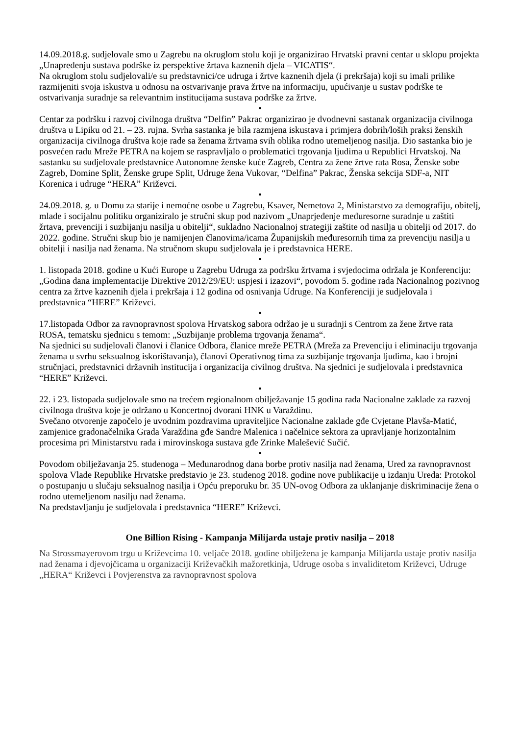14.09.2018.g. sudjelovale smo u Zagrebu na okruglom stolu koji je organizirao Hrvatski pravni centar u sklopu projekta „Unapređenju sustava podrške iz perspektive žrtava kaznenih djela – VICATIS“.
Na okruglom stolu sudjelovali/e su predstavnici/ce udruga i žrtve kaznenih djela (i prekršaja) koji su imali prilike razmijeniti svoja iskustva u odnosu na ostvarivanje prava žrtve na informaciju, upućivanje u sustav podrške te ostvarivanja suradnje sa relevantnim institucijama sustava podrške za žrtve.
•
Centar za podršku i razvoj civilnoga društva “Delfin” Pakrac organizirao je dvodnevni sastanak organizacija civilnoga društva u Lipiku od 21. – 23. rujna. Svrha sastanka je bila razmjena iskustava i primjera dobrih/loših praksi ženskih organizacija civilnoga društva koje rade sa ženama žrtvama svih oblika rodno utemeljenog nasilja. Dio sastanka bio je posvećen radu Mreže PETRA na kojem se raspravljalo o problematici trgovanja ljudima u Republici Hrvatskoj. Na sastanku su sudjelovale predstavnice Autonomne ženske kuće Zagreb, Centra za žene žrtve rata Rosa, Ženske sobe Zagreb, Domine Split, Ženske grupe Split, Udruge žena Vukovar, “Delfina” Pakrac, Ženska sekcija SDF-a, NIT Korenica i udruge “HERA” Križevci.
•
24.09.2018. g. u Domu za starije i nemoćne osobe u Zagrebu, Ksaver, Nemetova 2, Ministarstvo za demografiju, obitelj, mlade i socijalnu politiku organiziralo je stručni skup pod nazivom „Unaprjeđenje međuresorne suradnje u zaštiti žrtava, prevenciji i suzbijanju nasilja u obitelji“, sukladno Nacionalnoj strategiji zaštite od nasilja u obitelji od 2017. do 2022. godine. Stručni skup bio je namijenjen članovima/icama Županijskih međuresornih tima za prevenciju nasilja u obitelji i nasilja nad ženama. Na stručnom skupu sudjelovala je i predstavnica HERE.
•
1. listopada 2018. godine u Kući Europe u Zagrebu Udruga za podršku žrtvama i svjedocima održala je Konferenciju:„Godina dana implementacije Direktive 2012/29/EU: uspjesi i izazovi“, povodom 5. godine rada Nacionalnog pozivnog centra za žrtve kaznenih djela i prekršaja i 12 godina od osnivanja Udruge. Na Konferenciji je sudjelovala i predstavnica “HERE” Križevci.
•
17.listopada Odbor za ravnopravnost spolova Hrvatskog sabora održao je u suradnji s Centrom za žene žrtve rata ROSA, tematsku sjednicu s temom: „Suzbijanje problema trgovanja ženama“.
Na sjednici su sudjelovali članovi i članice Odbora, članice mreže PETRA (Mreža za Prevenciju i eliminaciju trgovanja ženama u svrhu seksualnog iskorištavanja), članovi Operativnog tima za suzbijanje trgovanja ljudima, kao i brojni stručnjaci, predstavnici državnih institucija i organizacija civilnog društva. Na sjednici je sudjelovala i predstavnica “HERE” Križevci.
•
22. i 23. listopada sudjelovale smo na trećem regionalnom obilježavanje 15 godina rada Nacionalne zaklade za razvoj civilnoga društva koje je održano u Koncertnoj dvorani HNK u Varaždinu.
Svečano otvorenje započelo je uvodnim pozdravima upraviteljice Nacionalne zaklade gđe Cvjetane Plavša-Matić, zamjenice gradonačelnika Grada Varaždina gđe Sandre Malenica i načelnice sektora za upravljanje horizontalnim procesima pri Ministarstvu rada i mirovinskoga sustava gđe Zrinke Malešević Sučić.
•
Povodom obilježavanja 25. studenoga – Međunarodnog dana borbe protiv nasilja nad ženama, Ured za ravnopravnost spolova Vlade Republike Hrvatske predstavio je 23. studenog 2018. godine nove publikacije u izdanju Ureda: Protokol o postupanju u slučaju seksualnog nasilja i Opću preporuku br. 35 UN-ovog Odbora za uklanjanje diskriminacije žena o rodno utemeljenom nasilju nad ženama.
Na predstavljanju je sudjelovala i predstavnica “HERE” Križevci.
One Billion Rising - Kampanja Milijarda ustaje protiv nasilja – 2018
Na Strossmayerovom trgu u Križevcima 10. veljače 2018. godine obilježena je kampanja Milijarda ustaje protiv nasilja nad ženama i djevojčicama u organizaciji Križevačkih mažoretkinja, Udruge osoba s invaliditetom Križevci, Udruge „HERA“ Križevci i Povjerenstva za ravnopravnost spolova